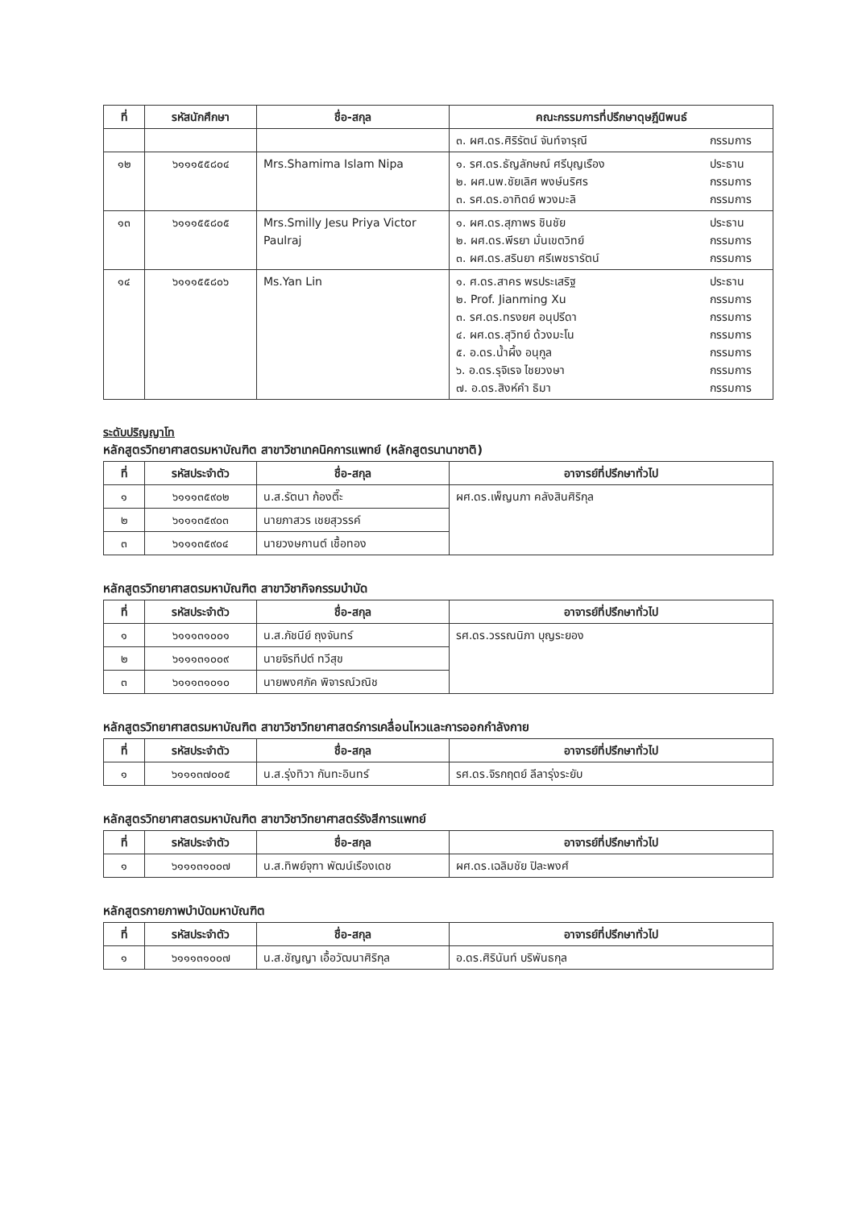| ที่ | รหัสนักศึกษา | ชื่อ-สกุล | คณะกรรมการที่ปรึกษาดุษฎีนิพนธ์ |
| --- | --- | --- | --- |
| | | | ๓. ผศ.ดร.ศิริรัตน์ จันท์จารุณี กรรมการ |
| ๑๒ | ๖๑๑๑๕๕๘๐๔ | Mrs.Shamima Islam Nipa | ๑. รศ.ดร.ธัญลักษณ์ ศรีบุญเรือง ประธาน ๒. ผศ.นพ.ชัยเลิศ พงษ์นริศร กรรมการ ๓. รศ.ดร.อาทิตย์ พวงมะลิ กรรมการ |
| ๑๓ | ๖๑๑๑๕๕๘๐๕ | Mrs.Smilly Jesu Priya Victor Paulraj | ๑. ผศ.ดร.สุภาพร ชินชัย ประธาน ๒. ผศ.ดร.พีรยา มั่นเขตวิทย์ กรรมการ ๓. ผศ.ดร.สรินยา ศรีเพชรารัตน์ กรรมการ |
| ๑๔ | ๖๑๑๑๕๕๘๐๖ | Ms.Yan Lin | ๑. ศ.ดร.สาคร พรประเสริฐ ประธาน ๒. Prof. Jianming Xu กรรมการ ๓. รศ.ดร.ทรงยศ อนุปรีดา กรรมการ ๔. ผศ.ดร.สุวิทย์ ด้วงมะโน กรรมการ ๕. อ.ดร.น้ำผึ้ง อนุกูล กรรมการ ๖. อ.ดร.รุจิเรจ ไชยวงษา กรรมการ ๗. อ.ดร.สิงห์คำ ธิมา กรรมการ |
ระดับปริญญาโท
หลักสูตรวิทยาศาสตรมหาบัณฑิต สาขาวิชาเทคนิคการแพทย์ (หลักสูตรนานาชาติ)
| ที่ | รหัสประจำตัว | ชื่อ-สกุล | อาจารย์ที่ปรึกษาทั่วไป |
| --- | --- | --- | --- |
| ๑ | ๖๑๑๑๓๕๙๐๒ | น.ส.รัตนา ก้องตี๊ะ | ผศ.ดร.เพ็ญนภา คลังสินศิริกุล |
| ๒ | ๖๑๑๑๓๕๙๐๓ | นายภาสวร เชยสุวรรค์ | |
| ๓ | ๖๑๑๑๓๕๙๐๔ | นายวงษกานต์ เชื้อทอง | |
หลักสูตรวิทยาศาสตรมหาบัณฑิต สาขาวิชากิจกรรมบำบัด
| ที่ | รหัสประจำตัว | ชื่อ-สกุล | อาจารย์ที่ปรึกษาทั่วไป |
| --- | --- | --- | --- |
| ๑ | ๖๑๑๑๓๑๐๐๑ | น.ส.ภัชนีย์ ถุงจันทร์ | รศ.ดร.วรรณนิภา บุญระยอง |
| ๒ | ๖๑๑๑๓๑๐๐๙ | นายจิรทีปต์ ทวีสุข | |
| ๓ | ๖๑๑๑๓๑๐๑๐ | นายพงศภัค พิจารณ์วณิช | |
หลักสูตรวิทยาศาสตรมหาบัณฑิต สาขาวิชาวิทยาศาสตร์การเคลื่อนไหวและการออกกำลังกาย
| ที่ | รหัสประจำตัว | ชื่อ-สกุล | อาจารย์ที่ปรึกษาทั่วไป |
| --- | --- | --- | --- |
| ๑ | ๖๑๑๑๓๗๐๐๕ | น.ส.รุ่งทิวา กันทะอินทร์ | รศ.ดร.จิรกฤตย์ ลีลารุ่งระยับ |
หลักสูตรวิทยาศาสตรมหาบัณฑิต สาขาวิชาวิทยาศาสตร์รังสีการแพทย์
| ที่ | รหัสประจำตัว | ชื่อ-สกุล | อาจารย์ที่ปรึกษาทั่วไป |
| --- | --- | --- | --- |
| ๑ | ๖๑๑๑๓๑๐๐๗ | น.ส.ทิพย์จุฑา พัฒน์เรืองเดช | ผศ.ดร.เฉลิมชัย ปิละพงศ์ |
หลักสูตรกายภาพบำบัดมหาบัณฑิต
| ที่ | รหัสประจำตัว | ชื่อ-สกุล | อาจารย์ที่ปรึกษาทั่วไป |
| --- | --- | --- | --- |
| ๑ | ๖๑๑๑๓๑๐๐๗ | น.ส.ชัญญา เอื้อวัฒนาศิริกุล | อ.ดร.ศิรินันท์ บริพันธกุล |